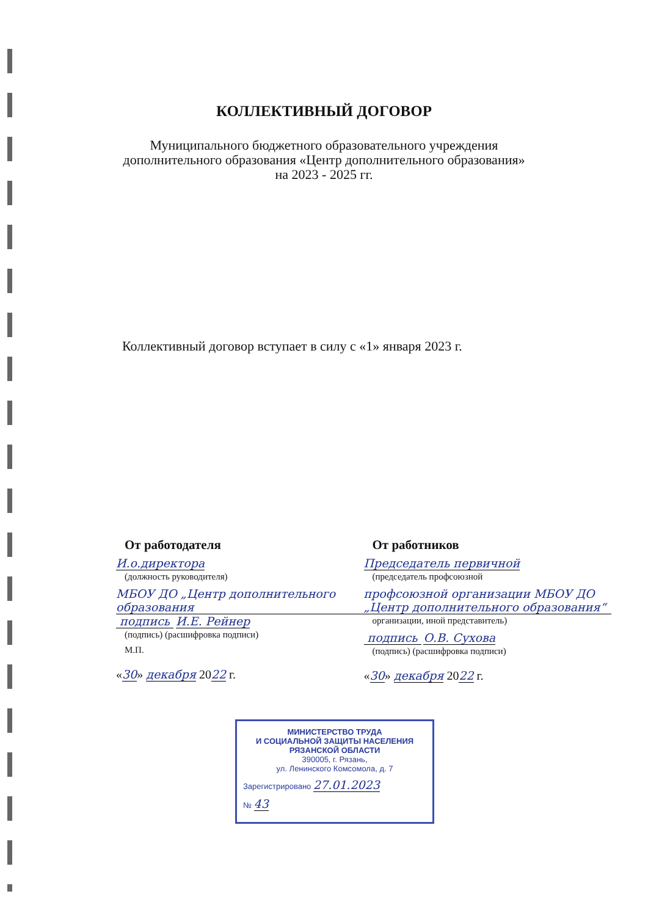КОЛЛЕКТИВНЫЙ ДОГОВОР
Муниципального бюджетного образовательного учреждения
дополнительного образования «Центр дополнительного образования»
на 2023 - 2025 гг.
Коллективный договор вступает в силу с «1» января 2023 г.
От работодателя
И.о.директора
(должность руководителя)
МБОУ ДО „Центр дополнительного образования
подпись И.Е. Рейнер
(подпись) (расшифровка подписи)
М.П.
«30» декабря 2022 г.
От работников
Председатель первичной
(председатель профсоюзной
профсоюзной организации МБОУ ДО „Центр дополнительного образования“
организации, иной представитель)
подпись О.В. Сухова
(подпись) (расшифровка подписи)
«30» декабря 2022 г.
МИНИСТЕРСТВО ТРУДА
И СОЦИАЛЬНОЙ ЗАЩИТЫ НАСЕЛЕНИЯ
РЯЗАНСКОЙ ОБЛАСТИ
390005, г. Рязань,
ул. Ленинского Комсомола, д. 7
Зарегистрировано 27.01.2023
№ 43